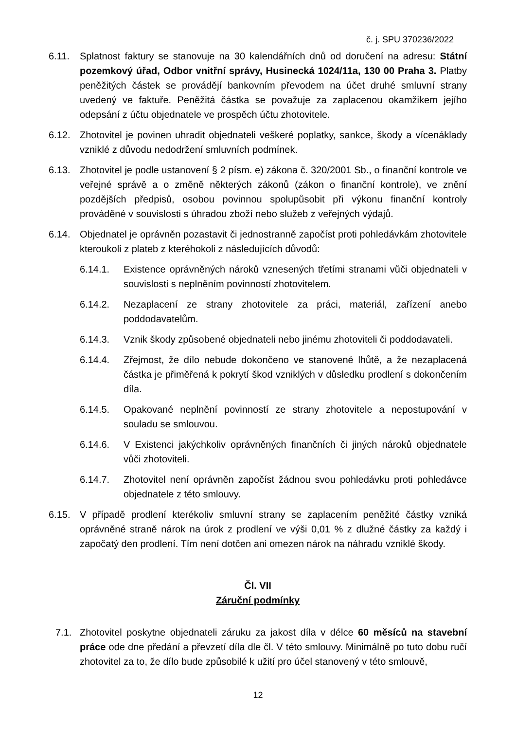č. j. SPU 370236/2022
6.11. Splatnost faktury se stanovuje na 30 kalendářních dnů od doručení na adresu: Státní pozemkový úřad, Odbor vnitřní správy, Husinecká 1024/11a, 130 00 Praha 3. Platby peněžitých částek se provádějí bankovním převodem na účet druhé smluvní strany uvedený ve faktuře. Peněžitá částka se považuje za zaplacenou okamžikem jejího odepsání z účtu objednatele ve prospěch účtu zhotovitele.
6.12. Zhotovitel je povinen uhradit objednateli veškeré poplatky, sankce, škody a vícenáklady vzniklé z důvodu nedodržení smluvních podmínek.
6.13. Zhotovitel je podle ustanovení § 2 písm. e) zákona č. 320/2001 Sb., o finanční kontrole ve veřejné správě a o změně některých zákonů (zákon o finanční kontrole), ve znění pozdějších předpisů, osobou povinnou spolupůsobit při výkonu finanční kontroly prováděné v souvislosti s úhradou zboží nebo služeb z veřejných výdajů.
6.14. Objednatel je oprávněn pozastavit či jednostranně započíst proti pohledávkám zhotovitele kteroukoli z plateb z kteréhokoli z následujících důvodů:
6.14.1. Existence oprávněných nároků vznesených třetími stranami vůči objednateli v souvislosti s neplněním povinností zhotovitelem.
6.14.2. Nezaplacení ze strany zhotovitele za práci, materiál, zařízení anebo poddodavatelům.
6.14.3. Vznik škody způsobené objednateli nebo jinému zhotoviteli či poddodavateli.
6.14.4. Zřejmost, že dílo nebude dokončeno ve stanovené lhůtě, a že nezaplacená částka je přiměřená k pokrytí škod vzniklých v důsledku prodlení s dokončením díla.
6.14.5. Opakované neplnění povinností ze strany zhotovitele a nepostupování v souladu se smlouvou.
6.14.6. V Existenci jakýchkoliv oprávněných finančních či jiných nároků objednatele vůči zhotoviteli.
6.14.7. Zhotovitel není oprávněn započíst žádnou svou pohledávku proti pohledávce objednatele z této smlouvy.
6.15. V případě prodlení kterékoliv smluvní strany se zaplacením peněžité částky vzniká oprávněné straně nárok na úrok z prodlení ve výši 0,01 % z dlužné částky za každý i započatý den prodlení. Tím není dotčen ani omezen nárok na náhradu vzniklé škody.
Čl. VII
Záruční podmínky
7.1. Zhotovitel poskytne objednateli záruku za jakost díla v délce 60 měsíců na stavební práce ode dne předání a převzetí díla dle čl. V této smlouvy. Minimálně po tuto dobu ručí zhotovitel za to, že dílo bude způsobilé k užití pro účel stanovený v této smlouvě,
12